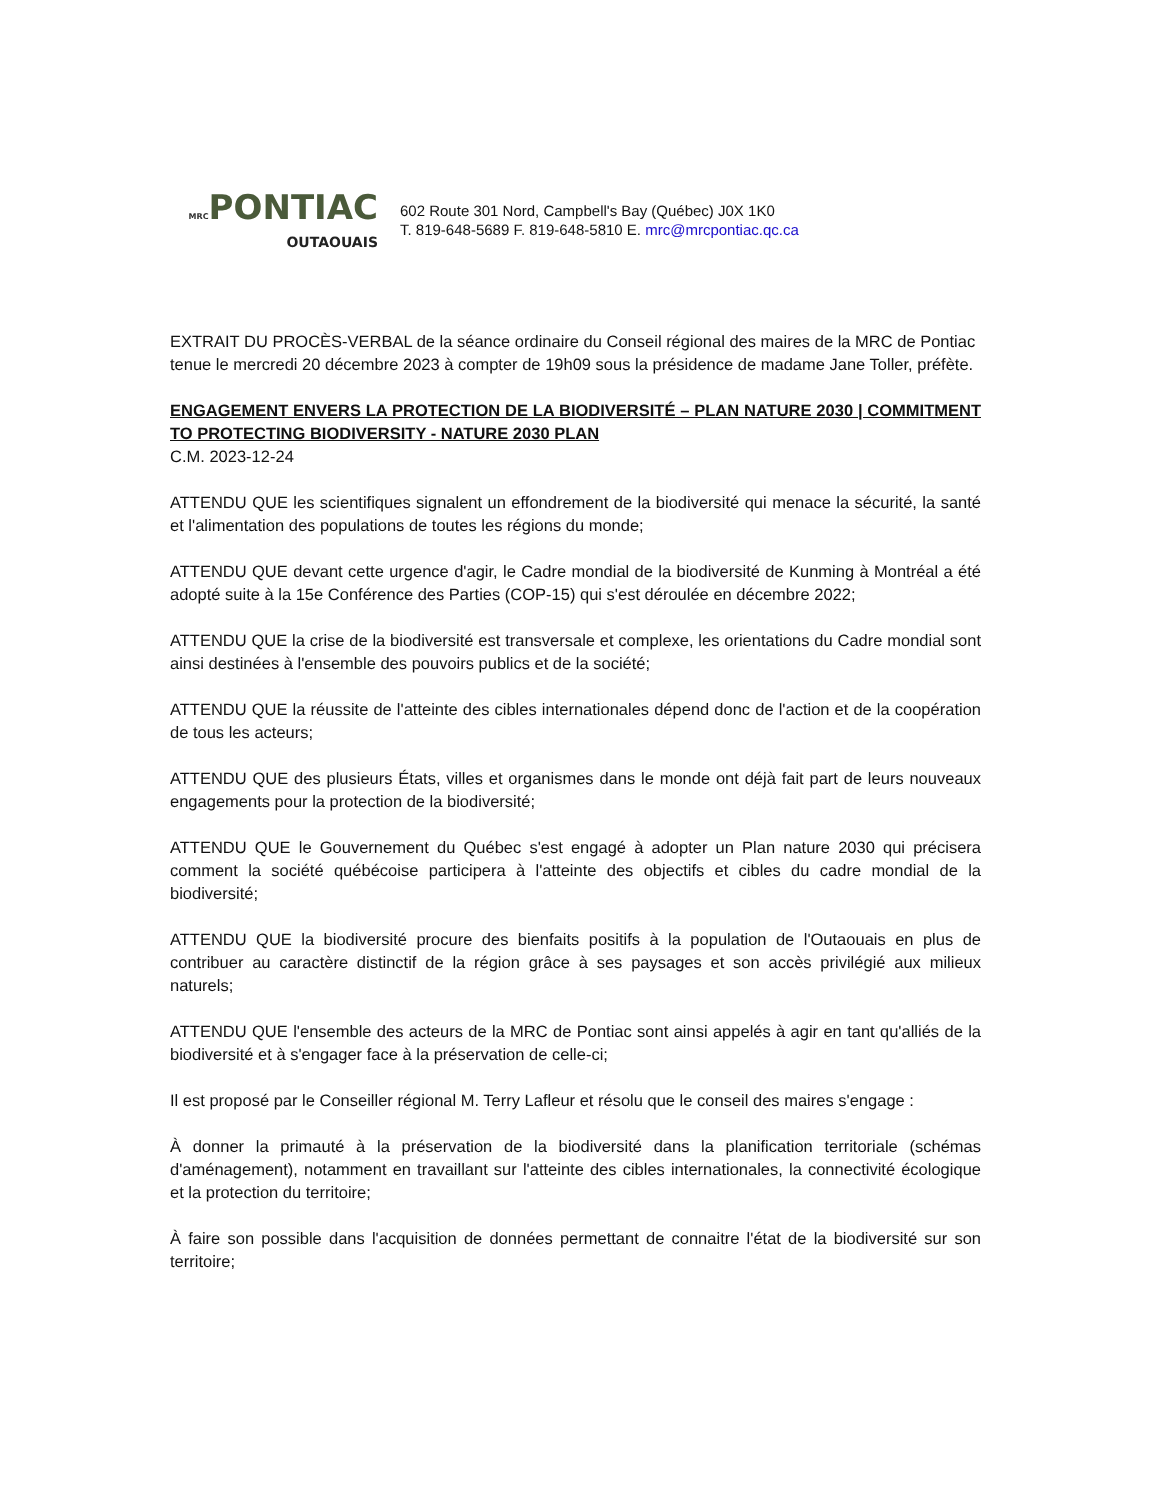MRCPONTIAC
OUTAOUAIS
602 Route 301 Nord, Campbell's Bay (Québec) J0X 1K0
T. 819-648-5689 F. 819-648-5810 E. mrc@mrcpontiac.qc.ca
EXTRAIT DU PROCÈS-VERBAL de la séance ordinaire du Conseil régional des maires de la MRC de Pontiac tenue le mercredi 20 décembre 2023 à compter de 19h09 sous la présidence de madame Jane Toller, préfète.
ENGAGEMENT ENVERS LA PROTECTION DE LA BIODIVERSITÉ – PLAN NATURE 2030 | COMMITMENT TO PROTECTING BIODIVERSITY - NATURE 2030 PLAN
C.M. 2023-12-24
ATTENDU QUE les scientifiques signalent un effondrement de la biodiversité qui menace la sécurité, la santé et l'alimentation des populations de toutes les régions du monde;
ATTENDU QUE devant cette urgence d'agir, le Cadre mondial de la biodiversité de Kunming à Montréal a été adopté suite à la 15e Conférence des Parties (COP-15) qui s'est déroulée en décembre 2022;
ATTENDU QUE la crise de la biodiversité est transversale et complexe, les orientations du Cadre mondial sont ainsi destinées à l'ensemble des pouvoirs publics et de la société;
ATTENDU QUE la réussite de l'atteinte des cibles internationales dépend donc de l'action et de la coopération de tous les acteurs;
ATTENDU QUE des plusieurs États, villes et organismes dans le monde ont déjà fait part de leurs nouveaux engagements pour la protection de la biodiversité;
ATTENDU QUE le Gouvernement du Québec s'est engagé à adopter un Plan nature 2030 qui précisera comment la société québécoise participera à l'atteinte des objectifs et cibles du cadre mondial de la biodiversité;
ATTENDU QUE la biodiversité procure des bienfaits positifs à la population de l'Outaouais en plus de contribuer au caractère distinctif de la région grâce à ses paysages et son accès privilégié aux milieux naturels;
ATTENDU QUE l'ensemble des acteurs de la MRC de Pontiac sont ainsi appelés à agir en tant qu'alliés de la biodiversité et à s'engager face à la préservation de celle-ci;
Il est proposé par le Conseiller régional M. Terry Lafleur et résolu que le conseil des maires s'engage :
À donner la primauté à la préservation de la biodiversité dans la planification territoriale (schémas d'aménagement), notamment en travaillant sur l'atteinte des cibles internationales, la connectivité écologique et la protection du territoire;
À faire son possible dans l'acquisition de données permettant de connaitre l'état de la biodiversité sur son territoire;